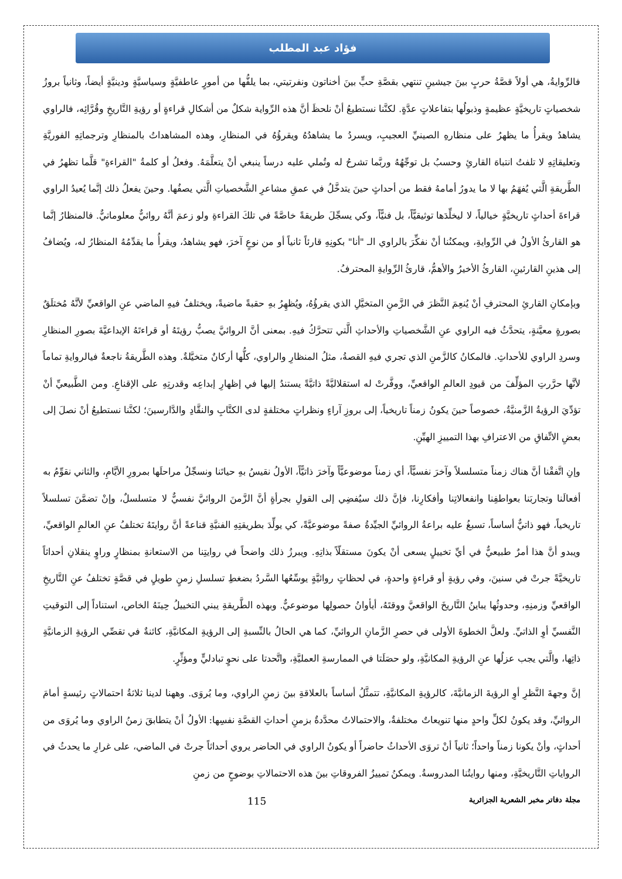فؤاد عبد المطلب
فالرِّوايةُ، هي أولاً قصَّةُ حربٍ بينَ جيشينِ تنتهي بقصَّةِ حبٍّ بينَ أخناتون ونفرتيتي، بما يلفُّها من أمورٍ عاطفيَّةٍ وسياسيَّةٍ ودينيَّةٍ أيضاً، وثانياً بروزُ شخصياتٍ تاريخيَّةٍ عظيمةٍ وذبولُها بتفاعلاتٍ عدَّةٍ. لكنَّنا نستطيعُ أنْ نلحظَ أنَّ هذه الرِّواية شكلٌ من أشكالِ قراءةٍ أو رؤيةِ التَّاريخِ وقُرَّائِه، فالراوي يشاهدُ ويقرأُ ما يظهرُ على منظارهِ الصينيِّ العجيبِ، ويسردُ ما يشاهدُهُ ويقرؤُهُ في المنظارِ، وهذه المشاهداتُ بالمنظارِ وترجماتِهِ الفوريَّةِ وتعليقاتِهِ لا تلفتُ انتباهَ القارئِ وحسبُ بل توجِّهُهُ وربَّما تشرحُ له وتُملي عليه درساً ينبغي أنْ يتعلَّمَهُ. وفعلُ أو كلمةُ "القراءةِ" قلَّما تظهرُ في الطَّريقةِ الَّتي يُفهَمُ بها لا ما يدورُ أمامهُ فقط من أحداثٍ حينَ يتدخَّلُ في عمقِ مشاعرِ الشَّخصياتِ الَّتي يصفُها. وحينَ يفعلُ ذلك إنَّما يُعيدُ الراوي قراءةَ أحداثٍ تاريخيَّةٍ خيالياً، لا ليخلِّدَها توثيقيًّاً، بل فنيًّاً، وكي يسجِّلَ طريقةً خاصَّةً في تلكَ القراءةِ ولو زعمَ أنَّهُ روائيٌّ معلوماتيٌّ. فالمنظارُ إنَّما هو القارئُ الأولُ في الرِّوايةِ، ويمكنُنا أنْ نفكِّرَ بالراوي الـ "أنا" بكونِهِ قارئاً ثانياً أو من نوعٍ آخرَ، فهو يشاهدُ، ويقرأُ ما يقدِّمُهُ المنظارُ له، ويُضافُ إلى هذينِ القارئينِ، القارئُ الأخيرُ والأهمُّ، قارئُ الرِّوايةِ المحترفُ.
وبإمكانِ القارئِ المحترفِ أنْ يُنعِمَ النَّظرَ في الزَّمنِ المتخيَّلِ الذي يقرؤُهُ، ويُظهِرُ بهِ حقبةً ماضيةً، ويختلفُ فيهِ الماضي عنِ الواقعيِّ لأنَّهُ مُختلَقٌ بصورةٍ معيَّنةٍ، يتحدَّثُ فيه الراوي عنِ الشَّخصياتِ والأحداثِ الَّتي تتحرَّكُ فيهِ. بمعنى أنَّ الروائيَّ يصبُّ رؤيتَهُ أو قراءتَهُ الإبداعيَّةَ بصورِ المنظارِ وسردِ الراوي للأحداثِ. فالمكانُ كالزَّمنِ الذي تجري فيهِ القصةُ، مثلُ المنظارِ والراوي، كلُّها أركانٌ متخيَّلةٌ. وهذه الطَّريقةُ ناجعةٌ فيالروايةِ تماماً لأنَّها حرَّرتِ المؤلِّفَ من قيودِ العالمِ الواقعيِّ، ووفَّرتْ له استقلاليَّةً ذاتيَّةً يستندُ إليها في إظهارِ إبداعِه وقدرتِهِ على الإقناعِ. ومن الطَّبيعيِّ أنْ تؤدِّيَ الرؤيةُ الزَّمنيَّةُ، خصوصاً حينَ يكونُ زمناً تاريخياً، إلى بروزِ آراءٍ ونظراتٍ مختلفةٍ لدى الكتَّابِ والنقَّادِ والدَّارسينَ؛ لكنَّنا نستطيعُ أنْ نصلَ إلى بعضِ الاتِّفاقِ من الاعترافِ بهذا التمييزِ الهيِّنِ.
وإنِ اتَّفقْنا أنَّ هناك زمناً متسلسلاً وآخرَ نفسيًّاً، أي زمناً موضوعيًّاً وآخرَ ذاتيًّاً، الأولُ نقيسُ بهِ حياتَنا ونسجِّلُ مراحلَها بمرورِ الأيَّامِ، والثاني نقوِّمُ به أفعالَنا وتجاربَنا بعواطفِنا وانفعالاتِنا وأفكارِنا، فإنَّ ذلك سيُفضِي إلى القولِ بجرأةٍ أنَّ الزَّمنَ الروائيَّ نفسيٌّ لا متسلسلٌ، وإنْ تضمَّنَ تسلسلاً تاريخياً، فهو ذاتيٌّ أساساً، تسبغُ عليه براعةُ الروائيِّ الجيِّدةُ صفةً موضوعيَّةً، كي يولِّدَ بطريقتِهِ الفنيَّةِ قناعةً أنَّ روايتَهُ تختلفُ عنِ العالمِ الواقعيِّ، ويبدو أنَّ هذا أمرٌ طبيعيٌّ في أيِّ تخييلٍ يسعى أنْ يكونَ مستقلّاً بذاتِهِ. ويبرزُ ذلك واضحاً في روايتِنا من الاستعانةِ بمنظارٍ وراوٍ ينقلانِ أحداثاً تاريخيَّةً جرتْ في سنينَ، وفي رؤيةٍ أو قراءةٍ واحدةٍ، في لحظاتٍ روائيَّةٍ يوسِّعُها السَّردُ بضغطِ تسلسلِ زمنٍ طويلٍ في قصَّةٍ تختلفُ عنِ التَّاريخِ الواقعيِّ وزمنِهِ، وحدوثُها يباينُ التَّاريخَ الواقعيَّ ووقتَهُ، أيأوانُ حصولِها موضوعيٌّ. وبهذه الطَّريقةِ يبني التخييلُ حِينَهُ الخاص، استناداً إلى التوقيتِ النَّفسيِّ أوِ الذاتيِّ. ولعلَّ الخطوةَ الأولى في حصرِ الزَّمانِ الروائيِّ، كما هي الحالُ بالنِّسبةِ إلى الرؤيةِ المكانيَّةِ، كائنةٌ في تقصِّي الرؤيةِ الزمانيَّةِ ذاتِها، والَّتي يجب عزلُها عنِ الرؤيةِ المكانيَّةِ، ولو حصَلَتا في الممارسةِ العمليَّةِ، واتَّحدتا على نحوٍ تبادليٍّ ومؤثِّرٍ.
إنَّ وجهةَ النَّظرِ أوِ الرؤيةَ الزمانيَّةَ، كالرؤيةِ المكانيَّةِ، تتمثَّلُ أساساً بالعلاقةِ بينَ زمنِ الراوي، وما يُروَى. وههنا لدينا ثلاثةُ احتمالاتٍ رئيسةٍ أمامَ الروائيِّ، وقد يكونُ لكلِّ واحدٍ منها تنويعاتٌ مختلفةٌ، والاحتمالاتُ محدَّدةٌ بزمنِ أحداثِ القصَّةِ نفسِها: الأولُ أنْ يتطابقَ زمنُ الراوي وما يُروَى من أحداثٍ، وأنْ يكونا زمناً واحداً؛ ثانياً أنْ تروَى الأحداثُ حاضراً أو يكونُ الراوي في الحاضر يروي أحداثاً جرتْ في الماضي، على غرارِ ما يحدثُ في الرواياتِ التَّاريخيَّةِ، ومنها روايتُنا المدروسةُ. ويمكنُ تمييزُ الفروقاتِ بينَ هذه الاحتمالاتِ بوضوحٍ من زمنِ
115 مجلة دفاتر مخبر الشعرية الجزائرية